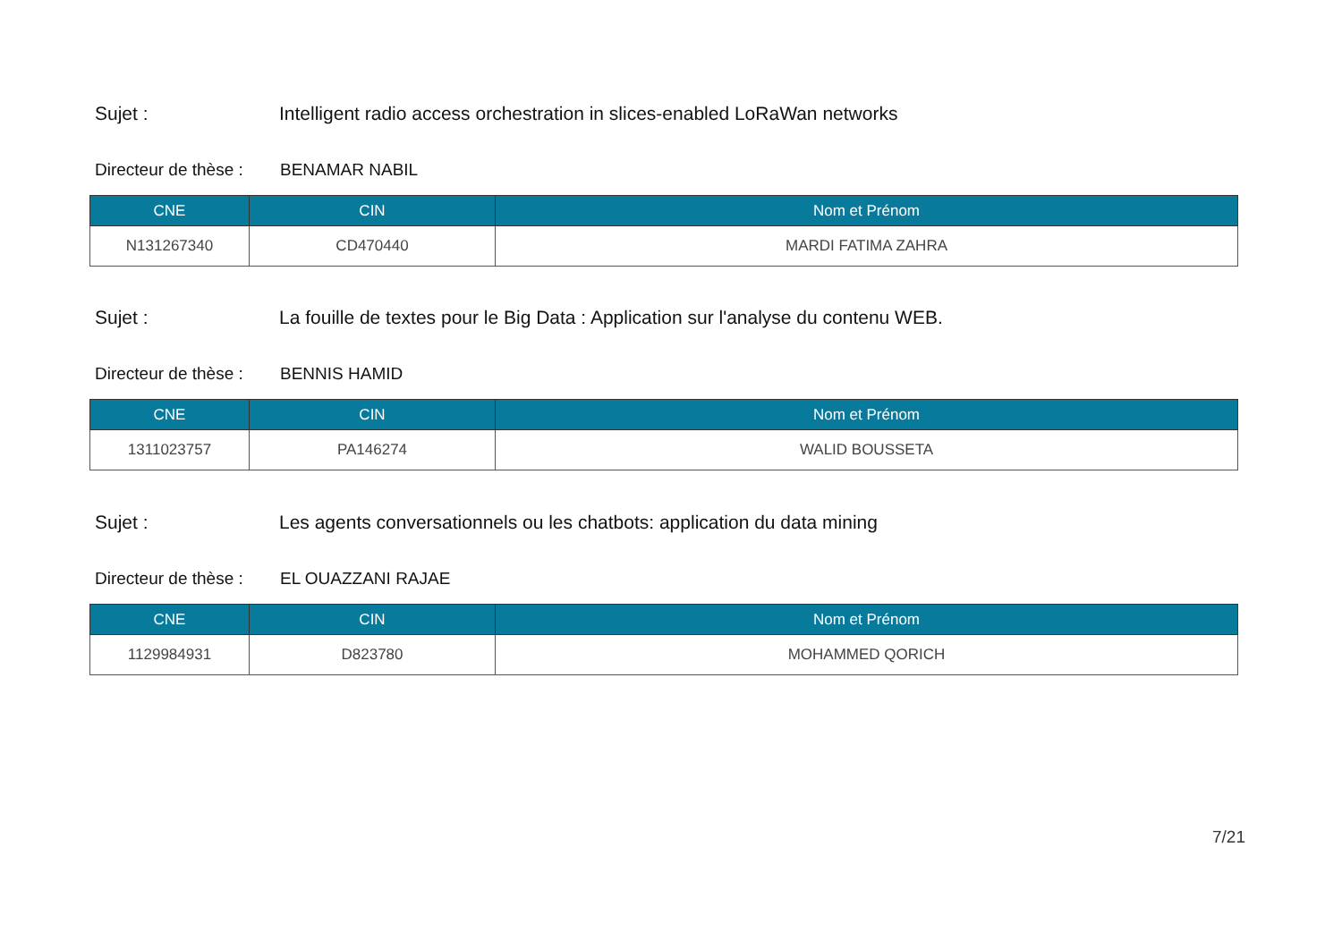Sujet : Intelligent radio access orchestration in slices-enabled LoRaWan networks
Directeur de thèse : BENAMAR NABIL
| CNE | CIN | Nom et Prénom |
| --- | --- | --- |
| N131267340 | CD470440 | MARDI FATIMA ZAHRA |
Sujet : La fouille de textes pour le Big Data : Application sur l'analyse du contenu WEB.
Directeur de thèse : BENNIS HAMID
| CNE | CIN | Nom et Prénom |
| --- | --- | --- |
| 1311023757 | PA146274 | WALID BOUSSETA |
Sujet : Les agents conversationnels ou les chatbots: application du data mining
Directeur de thèse : EL OUAZZANI RAJAE
| CNE | CIN | Nom et Prénom |
| --- | --- | --- |
| 1129984931 | D823780 | MOHAMMED QORICH |
7/21